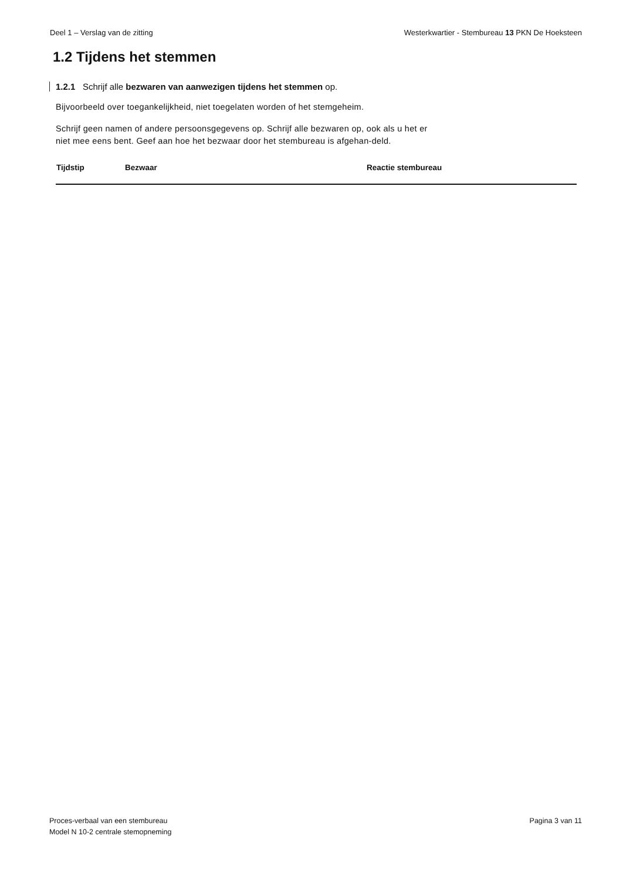Deel 1 – Verslag van de zitting Westerkwartier - Stembureau 13 PKN De Hoeksteen
1.2 Tijdens het stemmen
1.2.1 Schrijf alle bezwaren van aanwezigen tijdens het stemmen op.
Bijvoorbeeld over toegankelijkheid, niet toegelaten worden of het stemgeheim.
Schrijf geen namen of andere persoonsgegevens op. Schrijf alle bezwaren op, ook als u het er niet mee eens bent. Geef aan hoe het bezwaar door het stembureau is afgehan-deld.
| Tijdstip | Bezwaar | Reactie stembureau |
| --- | --- | --- |
Proces-verbaal van een stembureau
Model N 10-2 centrale stemopneming
Pagina 3 van 11